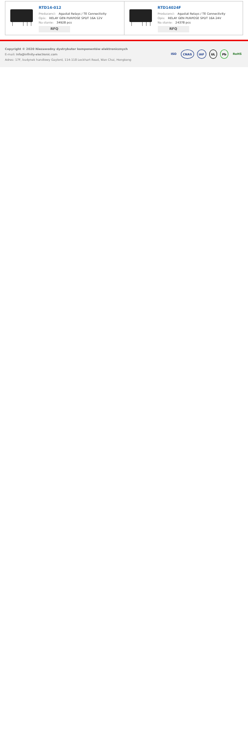RTD14-012
Producenci: Agastat Relays / TE Connectivity
Opis: RELAY GEN PURPOSE SPDT 16A 12V
Na stanie: 34928 pcs
RFQ
RTD14024F
Producenci: Agastat Relays / TE Connectivity
Opis: RELAY GEN PURPOSE SPDT 16A 24V
Na stanie: 24378 pcs
RFQ
Copyright © 2020 Niezawodny dystrybutor komponentów elektronicznych
E-mail: Info@infinity-electronic.com
Adres: 17F, budynek handlowy Gaylord, 114-118 Lockhart Road, Wan Chai, Hongkong
ISO CNAS IAF UL Pb RoHS